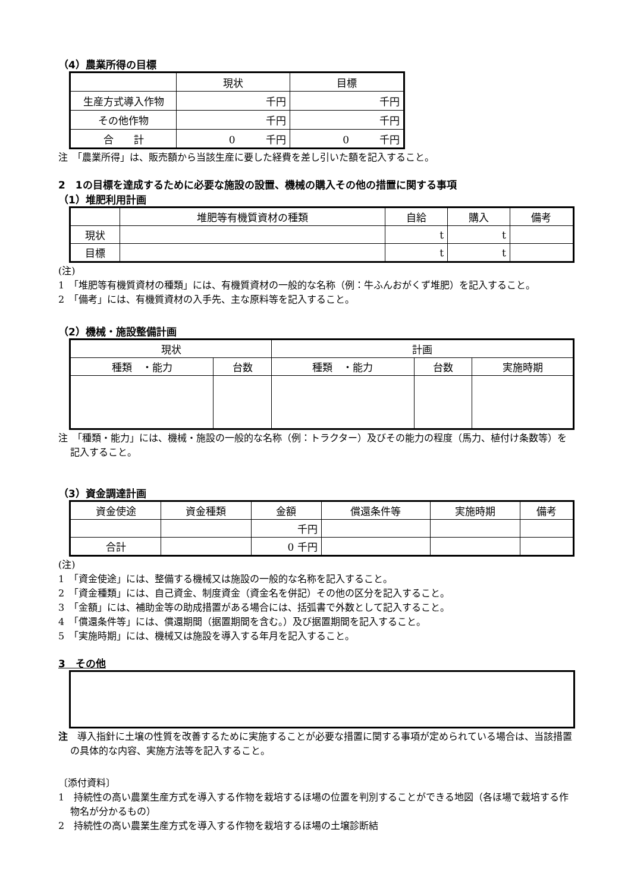（4）農業所得の目標
| | 現状 | 目標 |
| --- | --- | --- |
| 生産方式導入作物 | 千円 | 千円 |
| その他作物 | 千円 | 千円 |
| 合 計 | 0 千円 | 0 千円 |
注　「農業所得」は、販売額から当該生産に要した経費を差し引いた額を記入すること。
2　1の目標を達成するために必要な施設の設置、機械の購入その他の措置に関する事項
（1）堆肥利用計画
| | 堆肥等有機質資材の種類 | 自給 | 購入 | 備考 |
| --- | --- | --- | --- | --- |
| 現状 | | t | t | |
| 目標 | | t | t | |
(注)
1　「堆肥等有機質資材の種類」には、有機質資材の一般的な名称（例：牛ふんおがくず堆肥）を記入すること。
2　「備考」には、有機質資材の入手先、主な原料等を記入すること。
（2）機械・施設整備計画
| 現状 | | 計画 | | |
| --- | --- | --- | --- | --- |
| 種類 ・能力 | 台数 | 種類 ・能力 | 台数 | 実施時期 |
注　「種類・能力」には、機械・施設の一般的な名称（例：トラクター）及びその能力の程度（馬力、植付け条数等）を記入すること。
（3）資金調達計画
| 資金使途 | 資金種類 | 金額 | 償還条件等 | 実施時期 | 備考 |
| --- | --- | --- | --- | --- | --- |
| | | 千円 | | | |
| 合計 | | 0 千円 | | | |
(注)
1　「資金使途」には、整備する機械又は施設の一般的な名称を記入すること。
2　「資金種類」には、自己資金、制度資金（資金名を併記）その他の区分を記入すること。
3　「金額」には、補助金等の助成措置がある場合には、括弧書で外数として記入すること。
4　「償還条件等」には、償還期間（据置期間を含む。）及び据置期間を記入すること。
5　「実施時期」には、機械又は施設を導入する年月を記入すること。
3　その他
注　導入指針に土壌の性質を改善するために実施することが必要な措置に関する事項が定められている場合は、当該措置の具体的な内容、実施方法等を記入すること。
〔添付資料〕
1　持続性の高い農業生産方式を導入する作物を栽培するほ場の位置を判別することができる地図（各ほ場で栽培する作物名が分かるもの）
2　持続性の高い農業生産方式を導入する作物を栽培するほ場の土壌診断結